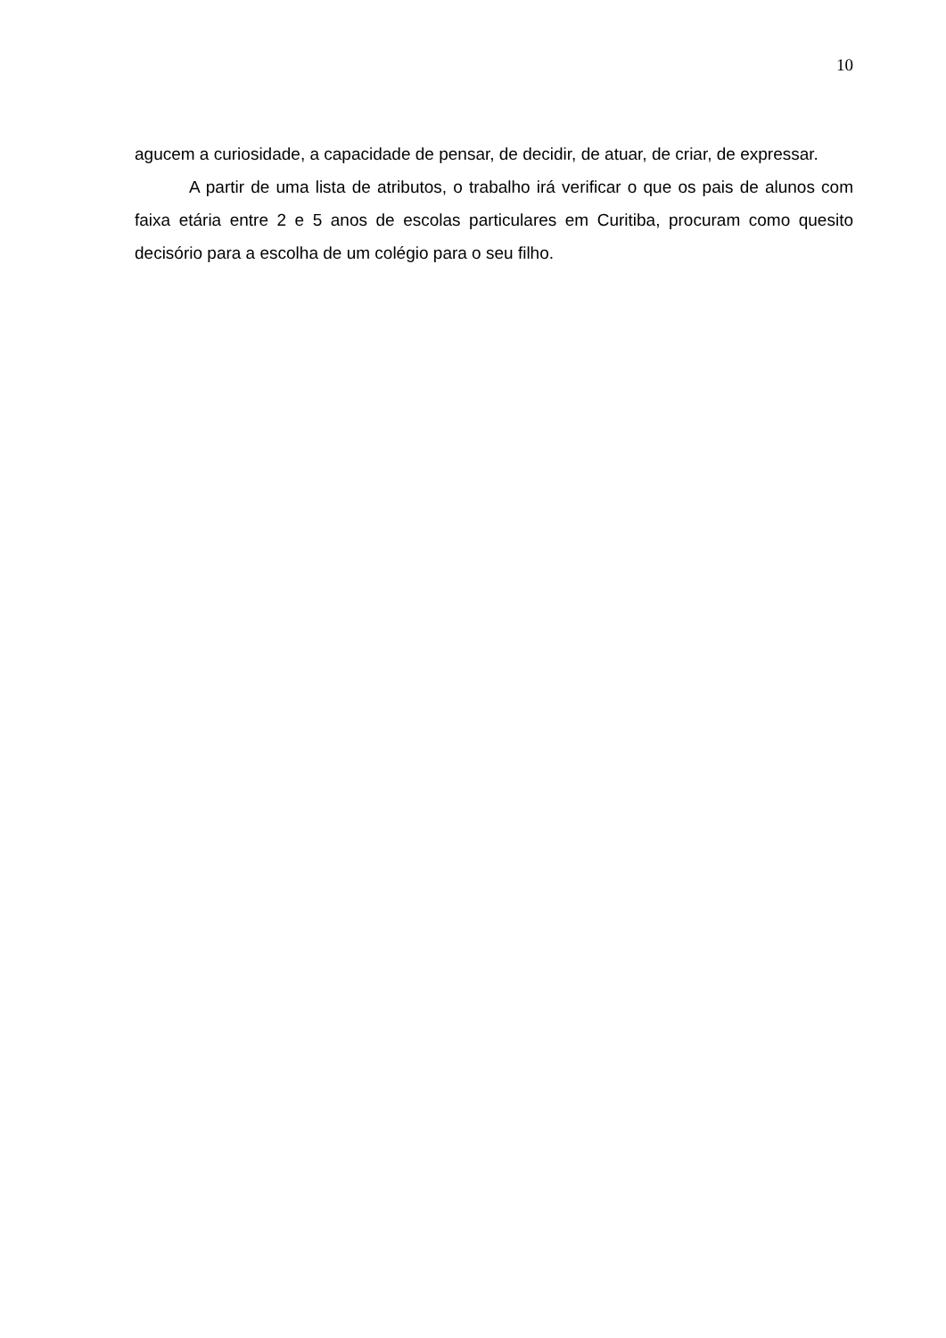10
agucem a curiosidade, a capacidade de pensar, de decidir, de atuar, de criar, de expressar.
A partir de uma lista de atributos, o trabalho irá verificar o que os pais de alunos com faixa etária entre 2 e 5 anos de escolas particulares em Curitiba, procuram como quesito decisório para a escolha de um colégio para o seu filho.